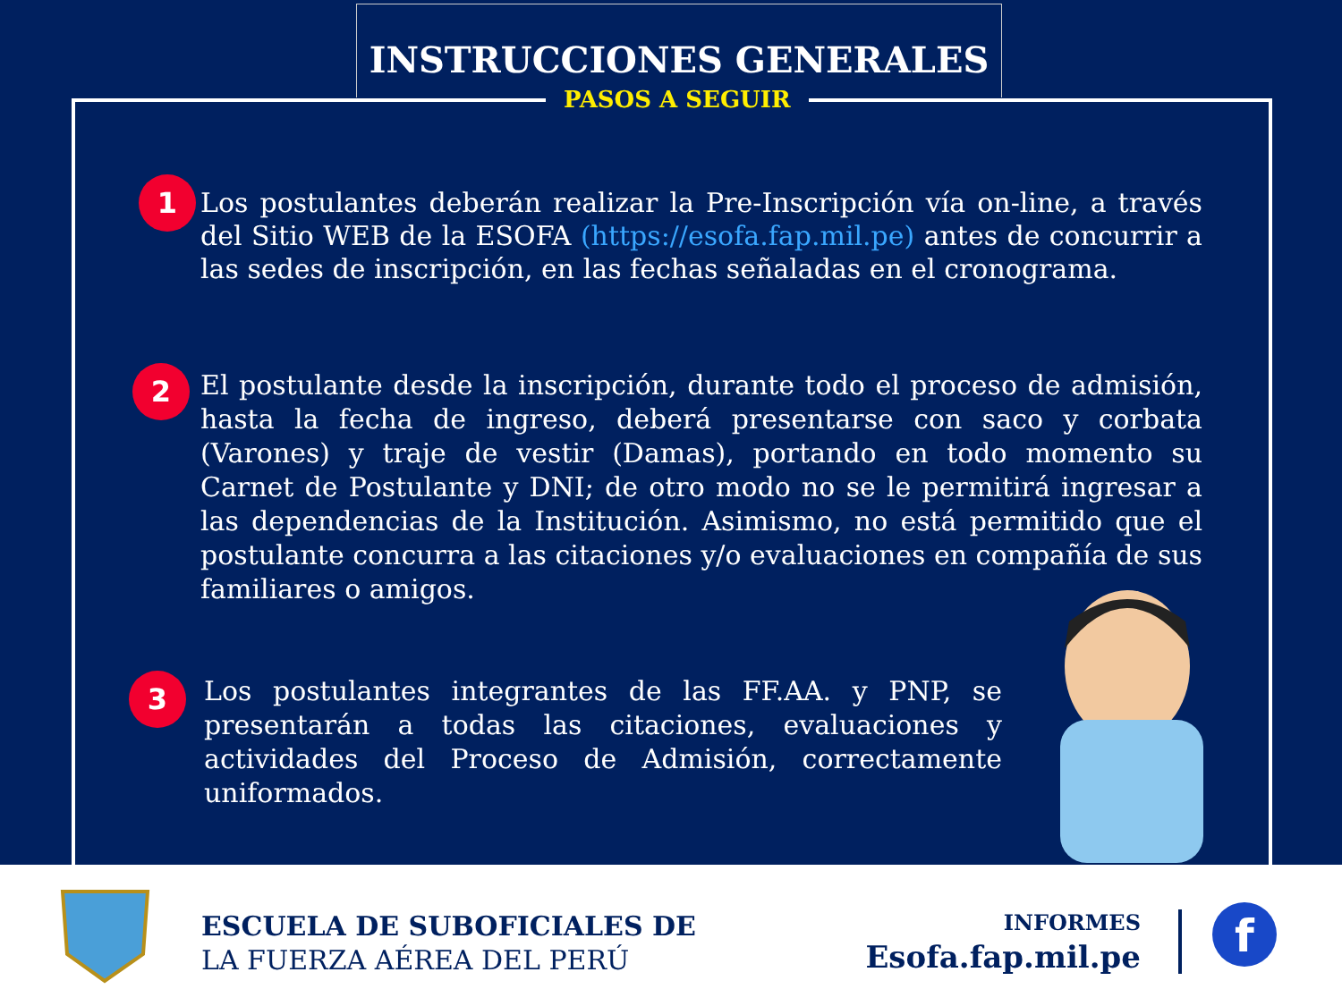INSTRUCCIONES GENERALES
PASOS A SEGUIR
1
Los postulantes deberán realizar la Pre-Inscripción vía on-line, a través del Sitio WEB de la ESOFA (https://esofa.fap.mil.pe) antes de concurrir a las sedes de inscripción, en las fechas señaladas en el cronograma.
2
El postulante desde la inscripción, durante todo el proceso de admisión, hasta la fecha de ingreso, deberá presentarse con saco y corbata (Varones) y traje de vestir (Damas), portando en todo momento su Carnet de Postulante y DNI; de otro modo no se le permitirá ingresar a las dependencias de la Institución. Asimismo, no está permitido que el postulante concurra a las citaciones y/o evaluaciones en compañía de sus familiares o amigos.
3
Los postulantes integrantes de las FF.AA. y PNP, se presentarán a todas las citaciones, evaluaciones y actividades del Proceso de Admisión, correctamente uniformados.
ESCUELA DE SUBOFICIALES DE
LA FUERZA AÉREA DEL PERÚ
INFORMES
Esofa.fap.mil.pe
f